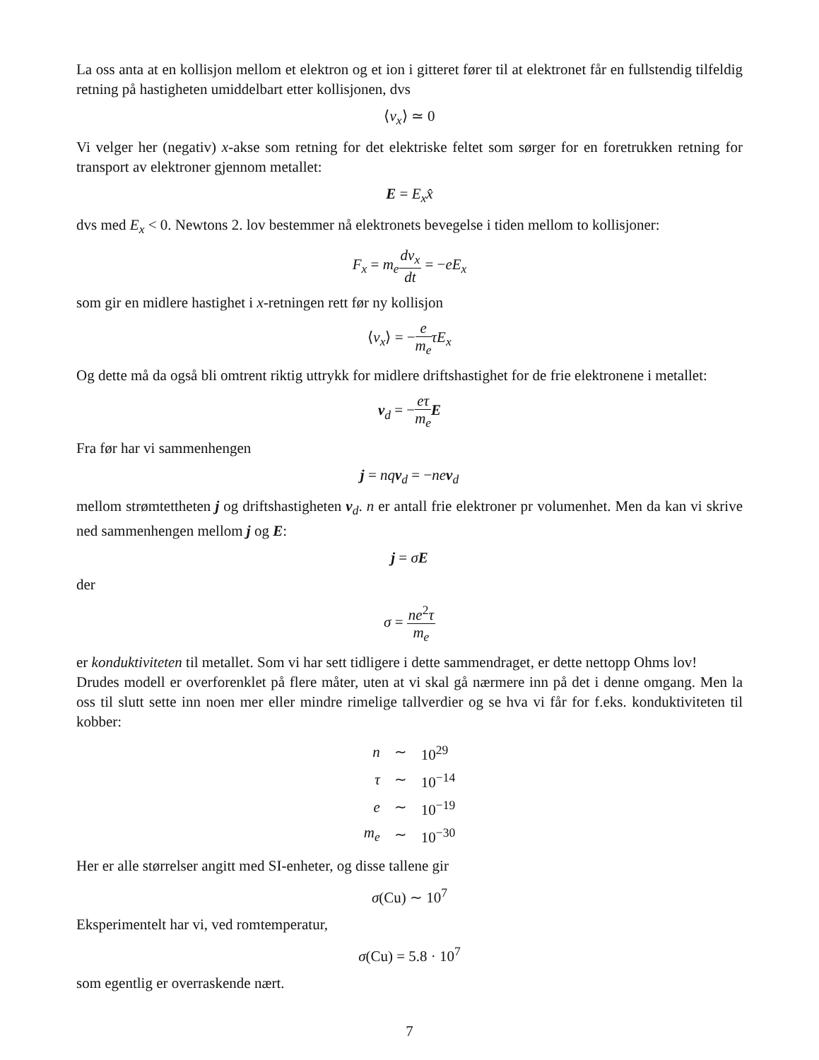La oss anta at en kollisjon mellom et elektron og et ion i gitteret fører til at elektronet får en fullstendig tilfeldig retning på hastigheten umiddelbart etter kollisjonen, dvs
⟨v<sub>x</sub>⟩ ≃ 0
Vi velger her (negativ) x-akse som retning for det elektriske feltet som sørger for en foretrukken retning for transport av elektroner gjennom metallet:
E = E<sub>x</sub>x̂
dvs med E<sub>x</sub> < 0. Newtons 2. lov bestemmer nå elektronets bevegelse i tiden mellom to kollisjoner:
F<sub>x</sub> = m<sub>e</sub> dv<sub>x</sub> dt = −eE<sub>x</sub>
som gir en midlere hastighet i x-retningen rett før ny kollisjon
⟨v<sub>x</sub>⟩ = −e m<sub>e</sub> τE<sub>x</sub>
Og dette må da også bli omtrent riktig uttrykk for midlere driftshastighet for de frie elektronene i metallet:
v<sub>d</sub> = −eτ m<sub>e</sub> E
Fra før har vi sammenhengen
j = nq v<sub>d</sub> = −ne v<sub>d</sub>
mellom strømtettheten j og driftshastigheten v<sub>d</sub>. n er antall frie elektroner pr volumenhet. Men da kan vi skrive ned sammenhengen mellom j og E:
j = σE
der
σ = ne<sup>2</sup>τ m<sub>e</sub>
er konduktiviteten til metallet. Som vi har sett tidligere i dette sammendraget, er dette nettopp Ohms lov!
Drudes modell er overforenklet på flere måter, uten at vi skal gå nærmere inn på det i denne omgang. Men la oss til slutt sette inn noen mer eller mindre rimelige tallverdier og se hva vi får for f.eks. konduktiviteten til kobber:
| n | ∼ | 10<sup>29</sup> |
| τ | ∼ | 10<sup>−14</sup> |
| e | ∼ | 10<sup>−19</sup> |
| m<sub>e</sub> | ∼ | 10<sup>−30</sup> |
Her er alle størrelser angitt med SI-enheter, og disse tallene gir
σ(Cu) ∼ 10<sup>7</sup>
Eksperimentelt har vi, ved romtemperatur,
σ(Cu) = 5.8 · 10<sup>7</sup>
som egentlig er overraskende nært.
7